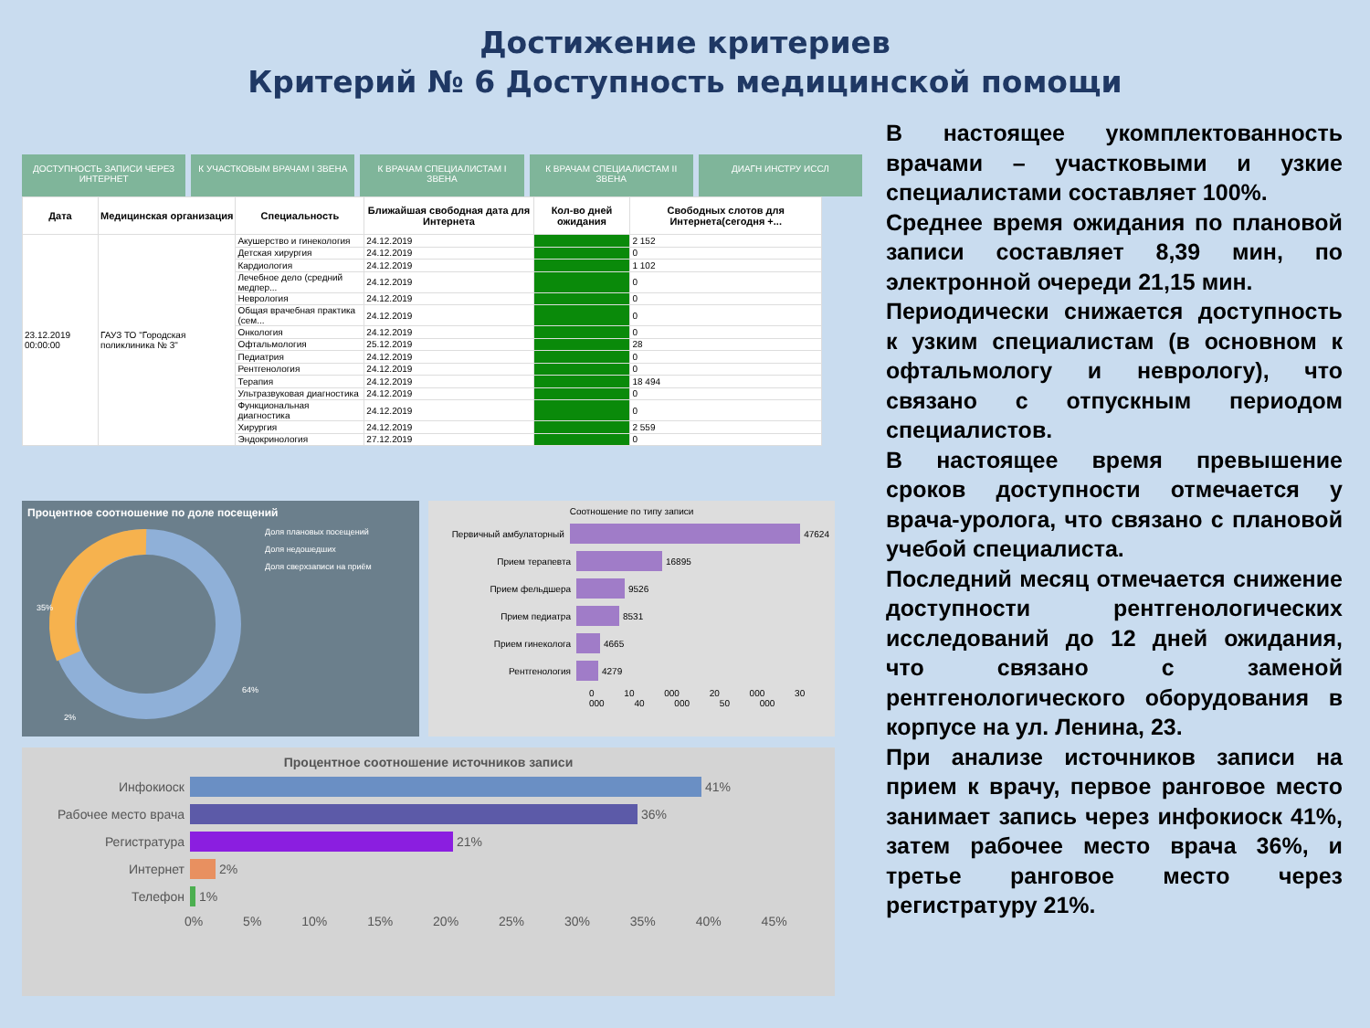Достижение критериев
Критерий № 6 Доступность медицинской помощи
ДОСТУПНОСТЬ ЗАПИСИ ЧЕРЕЗ ИНТЕРНЕТ
К УЧАСТКОВЫМ ВРАЧАМ I ЗВЕНА К ВРАЧАМ СПЕЦИАЛИСТАМ I ЗВЕНА К ВРАЧАМ СПЕЦИАЛИСТАМ II ЗВЕНА ДИАГН ИНСТРУ ИССЛ
| Дата | Медицинская организация | Специальность | Ближайшая свободная дата для Интернета | Кол-во дней ожидания | Свободных слотов для Интернета(сегодня +... |
| --- | --- | --- | --- | --- | --- |
| 23.12.2019 00:00:00 | ГАУЗ ТО "Городская поликлиника № 3" | Акушерство и гинекология | 24.12.2019 | | 2 152 |
| | | Детская хирургия | 24.12.2019 | | 0 |
| | | Кардиология | 24.12.2019 | | 1 102 |
| | | Лечебное дело (средний медпер... | 24.12.2019 | | 0 |
| | | Неврология | 24.12.2019 | | 0 |
| | | Общая врачебная практика (сем... | 24.12.2019 | | 0 |
| | | Онкология | 24.12.2019 | | 0 |
| | | Офтальмология | 25.12.2019 | | 28 |
| | | Педиатрия | 24.12.2019 | | 0 |
| | | Рентгенология | 24.12.2019 | | 0 |
| | | Терапия | 24.12.2019 | | 18 494 |
| | | Ультразвуковая диагностика | 24.12.2019 | | 0 |
| | | Функциональная диагностика | 24.12.2019 | | 0 |
| | | Хирургия | 24.12.2019 | | 2 559 |
| | | Эндокринология | 27.12.2019 | | 0 |
Процентное соотношение по доле посещений
35%
64%
2%
Доля плановых посещений
Доля недошедших
Доля сверхзаписи на приём
Соотношение по типу записи
Первичный амбулаторный 47624
Прием терапевта 16895
Прием фельдшера 9526
Прием педиатра 8531
Прием гинеколога 4665
Рентгенология 4279
0 10 000 20 000 30 000 40 000 50 000
Процентное соотношение источников записи
Инфокиоск 41%
Рабочее место врача 36%
Регистратура 21%
Интернет 2%
Телефон 1%
0% 5% 10% 15% 20% 25% 30% 35% 40% 45%
В настоящее укомплектованность врачами – участковыми и узкие специалистами составляет 100%.
Среднее время ожидания по плановой записи составляет 8,39 мин, по электронной очереди 21,15 мин.
Периодически снижается доступность к узким специалистам (в основном к офтальмологу и неврологу), что связано с отпускным периодом специалистов.
В настоящее время превышение сроков доступности отмечается у врача-уролога, что связано с плановой учебой специалиста.
Последний месяц отмечается снижение доступности рентгенологических исследований до 12 дней ожидания, что связано с заменой рентгенологического оборудования в корпусе на ул. Ленина, 23.
При анализе источников записи на прием к врачу, первое ранговое место занимает запись через инфокиоск 41%, затем рабочее место врача 36%, и третье ранговое место через регистратуру 21%.